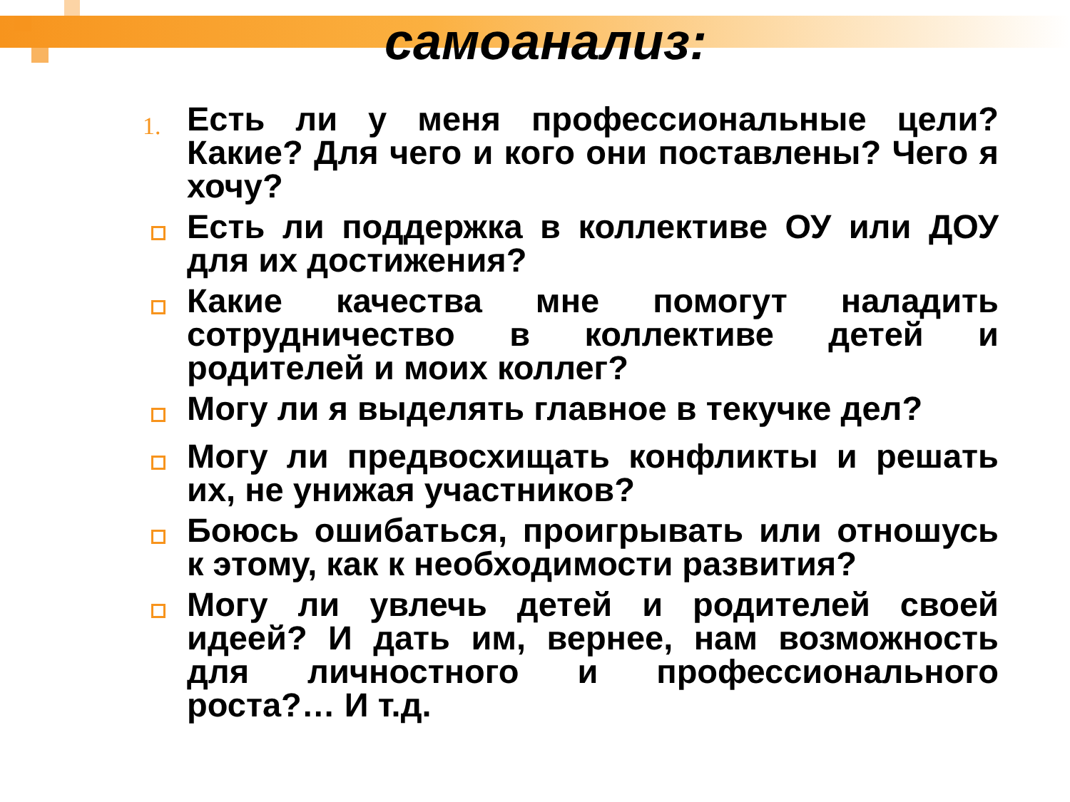самоанализ:
1. Есть ли у меня профессиональные цели? Какие? Для чего и кого они поставлены? Чего я хочу?
Есть ли поддержка в коллективе ОУ или ДОУ для их достижения?
Какие качества мне помогут наладить сотрудничество в коллективе детей и родителей и моих коллег?
Могу ли я выделять главное в текучке дел?
Могу ли предвосхищать конфликты и решать их, не унижая участников?
Боюсь ошибаться, проигрывать или отношусь к этому, как к необходимости развития?
Могу ли увлечь детей и родителей своей идеей? И дать им, вернее, нам возможность для личностного и профессионального роста?… И т.д.